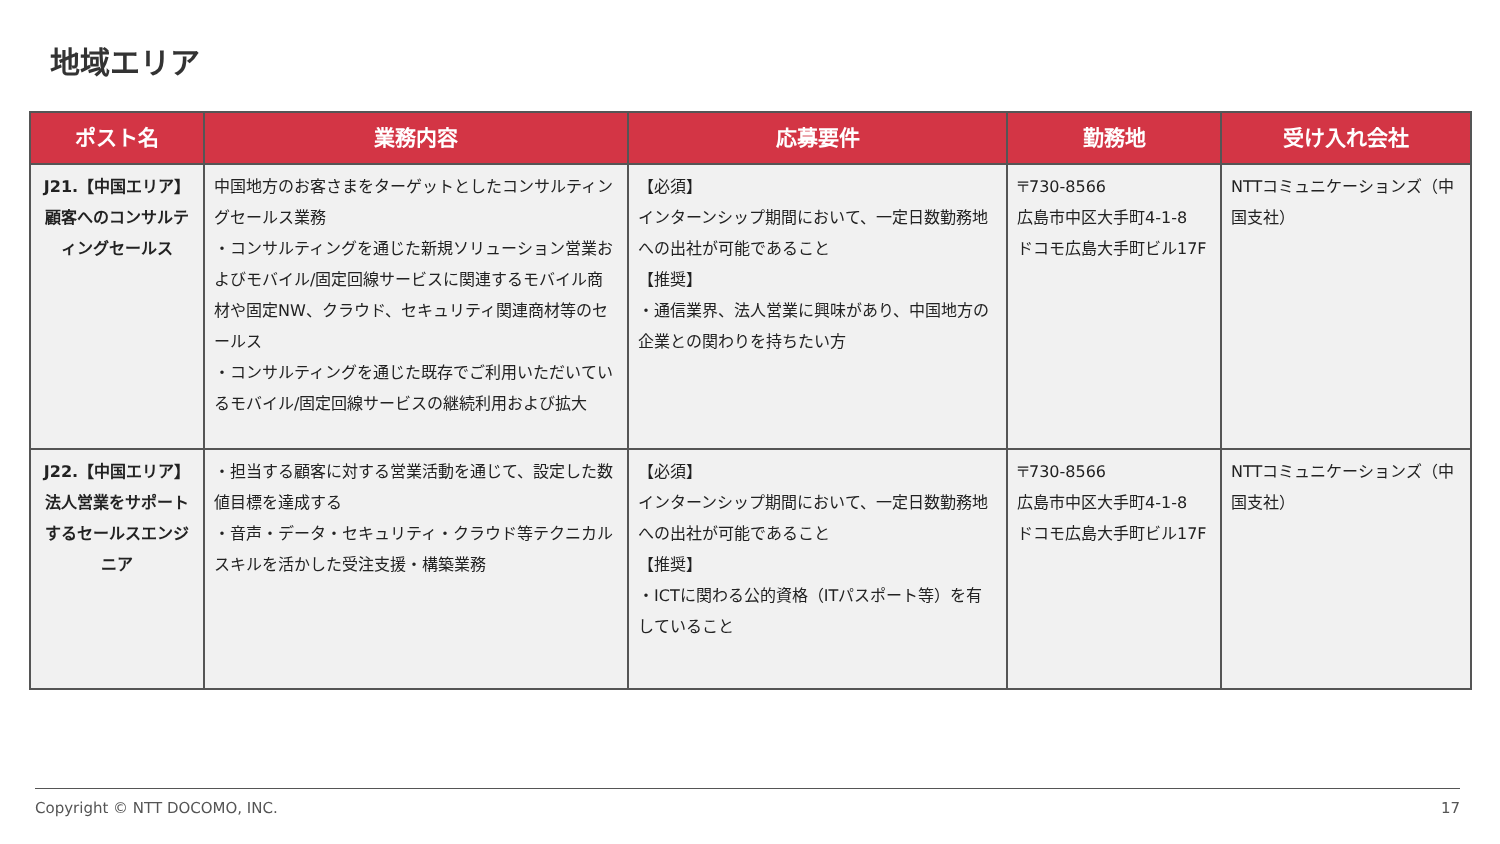地域エリア
| ポスト名 | 業務内容 | 応募要件 | 勤務地 | 受け入れ会社 |
| --- | --- | --- | --- | --- |
| J21.【中国エリア】 顧客へのコンサルティングセールス | 中国地方のお客さまをターゲットとしたコンサルティングセールス業務 ・コンサルティングを通じた新規ソリューション営業およびモバイル/固定回線サービスに関連するモバイル商材や固定NW、クラウド、セキュリティ関連商材等のセールス ・コンサルティングを通じた既存でご利用いただいているモバイル/固定回線サービスの継続利用および拡大 | 【必須】 インターンシップ期間において、一定日数勤務地への出社が可能であること 【推奨】 ・通信業界、法人営業に興味があり、中国地方の企業との関わりを持ちたい方 | 〒730-8566 広島市中区大手町4-1-8 ドコモ広島大手町ビル17F | NTTコミュニケーションズ（中国支社） |
| J22.【中国エリア】 法人営業をサポートするセールスエンジニア | ・担当する顧客に対する営業活動を通じて、設定した数値目標を達成する ・音声・データ・セキュリティ・クラウド等テクニカルスキルを活かした受注支援・構築業務 | 【必須】 インターンシップ期間において、一定日数勤務地への出社が可能であること 【推奨】 ・ICTに関わる公的資格（ITパスポート等）を有していること | 〒730-8566 広島市中区大手町4-1-8 ドコモ広島大手町ビル17F | NTTコミュニケーションズ（中国支社） |
Copyright © NTT DOCOMO, INC. 17